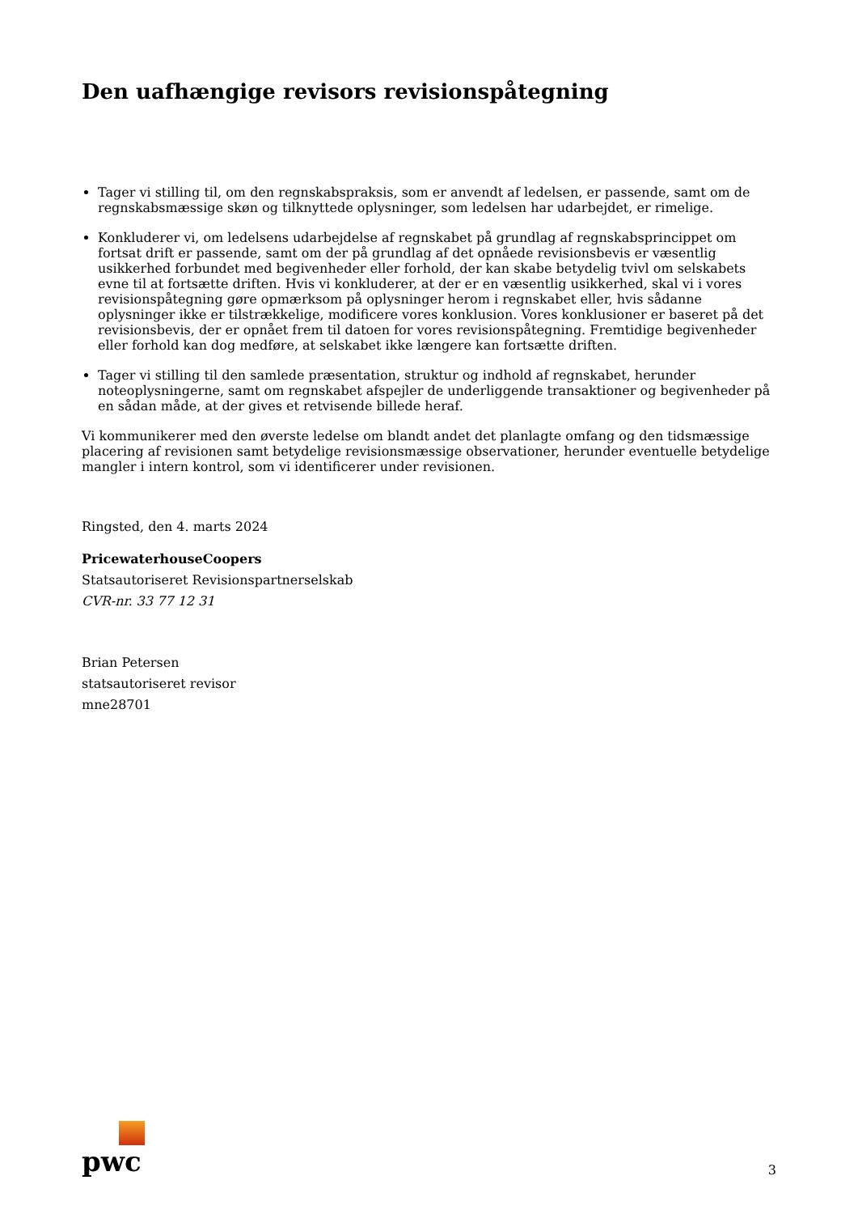Den uafhængige revisors revisionspåtegning
Tager vi stilling til, om den regnskabspraksis, som er anvendt af ledelsen, er passende, samt om de regnskabsmæssige skøn og tilknyttede oplysninger, som ledelsen har udarbejdet, er rimelige.
Konkluderer vi, om ledelsens udarbejdelse af regnskabet på grundlag af regnskabsprincippet om fortsat drift er passende, samt om der på grundlag af det opnåede revisionsbevis er væsentlig usikkerhed forbundet med begivenheder eller forhold, der kan skabe betydelig tvivl om selskabets evne til at fortsætte driften. Hvis vi konkluderer, at der er en væsentlig usikkerhed, skal vi i vores revisionspåtegning gøre opmærksom på oplysninger herom i regnskabet eller, hvis sådanne oplysninger ikke er tilstrækkelige, modificere vores konklusion. Vores konklusioner er baseret på det revisionsbevis, der er opnået frem til datoen for vores revisionspåtegning. Fremtidige begivenheder eller forhold kan dog medføre, at selskabet ikke længere kan fortsætte driften.
Tager vi stilling til den samlede præsentation, struktur og indhold af regnskabet, herunder noteoplysningerne, samt om regnskabet afspejler de underliggende transaktioner og begivenheder på en sådan måde, at der gives et retvisende billede heraf.
Vi kommunikerer med den øverste ledelse om blandt andet det planlagte omfang og den tidsmæssige placering af revisionen samt betydelige revisionsmæssige observationer, herunder eventuelle betydelige mangler i intern kontrol, som vi identificerer under revisionen.
Ringsted, den 4. marts 2024
PricewaterhouseCoopers
Statsautoriseret Revisionspartnerselskab
CVR-nr. 33 77 12 31
Brian Petersen
statsautoriseret revisor
mne28701
pwc
3